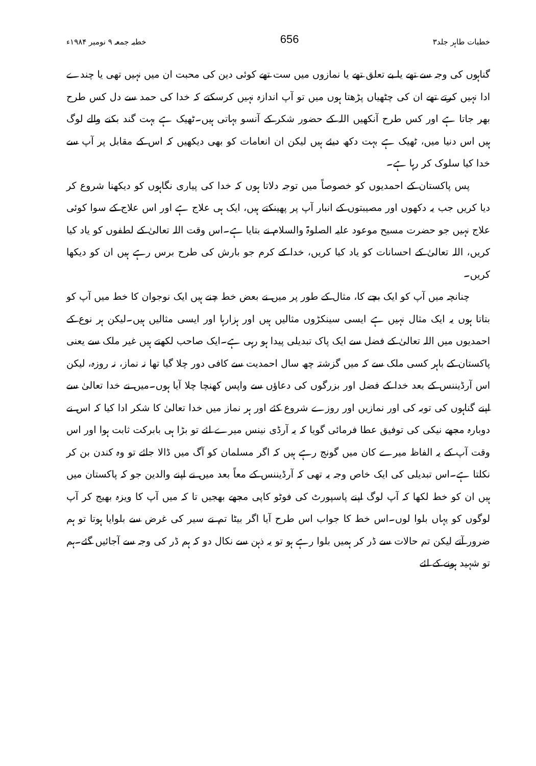خطبات طاہر جلد۳ 656 خطبہ جمعہ ۹ نومبر ۱۹۸۴ء
گناہوں کی وجہ سے تھے یا بے تعلق تھے یا نمازوں میں ست تھے کوئی دین کی محبت ان میں نہیں تھی یا چندے ادا نہیں کرتے تھے ان کی چٹھیاں پڑھتا ہوں میں تو آپ اندازہ نہیں کرسکتے کہ خدا کی حمد سے دل کس طرح بھر جاتا ہے اور کس طرح آنکھیں اللہ کے حضور شکر کے آنسو بہاتی ہیں۔ٹھیک ہے بہت گند بکنے والے لوگ ہیں اس دنیا میں، ٹھیک ہے بہت دکھ دیئے ہیں لیکن ان انعامات کو بھی دیکھیں کہ اس کے مقابل پر آپ سے خدا کیا سلوک کر رہا ہے۔
پس پاکستان کے احمدیوں کو خصوصاً میں توجہ دلاتا ہوں کہ خدا کی پیاری نگاہوں کو دیکھنا شروع کر دیا کریں جب یہ دکھوں اور مصیبتوں کے انبار آپ پر پھینکتے ہیں، ایک ہی علاج ہے اور اس علاج کے سوا کوئی علاج نہیں جو حضرت مسیح موعود علیہ الصلوۃ والسلام نے بتایا ہے۔اس وقت اللہ تعالیٰ کے لطفوں کو یاد کیا کریں، اللہ تعالیٰ کے احسانات کو یاد کیا کریں، خدا کے کرم جو بارش کی طرح برس رہے ہیں ان کو دیکھا کریں۔
چنانچہ میں آپ کو ایک بچے کا، مثال کے طور پر میں نے بعض خط چنے ہیں ایک نوجوان کا خط میں آپ کو بتاتا ہوں یہ ایک مثال نہیں ہے ایسی سینکڑوں مثالیں ہیں اور ہزارہا اور ایسی مثالیں ہیں۔لیکن ہر نوع کے احمدیوں میں اللہ تعالیٰ کے فضل سے ایک پاک تبدیلی پیدا ہو رہی ہے۔ایک صاحب لکھتے ہیں غیر ملک سے یعنی پاکستان کے باہر کسی ملک سے کہ میں گزشتہ چھ سال احمدیت سے کافی دور چلا گیا تھا نہ نماز، نہ روزہ، لیکن اس آرڈیننس کے بعد خدا کے فضل اور بزرگوں کی دعاؤں سے واپس کھنچا چلا آیا ہوں۔میں نے خدا تعالیٰ سے اپنے گناہوں کی توبہ کی اور نمازیں اور روزے شروع کئے اور ہر نماز میں خدا تعالیٰ کا شکر ادا کیا کہ اس نے دوبارہ مجھے نیکی کی توفیق عطا فرمائی گویا کہ یہ آرڈی نینس میرے لئے تو بڑا ہی بابرکت ثابت ہوا اور اس وقت آپ کے یہ الفاظ میرے کان میں گونج رہے ہیں کہ اگر مسلمان کو آگ میں ڈالا جائے تو وہ کندن بن کر نکلتا ہے۔اس تبدیلی کی ایک خاص وجہ یہ تھی کہ آرڈیننس کے معاً بعد میں نے اپنے والدین جو کہ پاکستان میں ہیں ان کو خط لکھا کہ آپ لوگ اپنے پاسپورٹ کی فوٹو کاپی مجھے بھجیں تا کہ میں آپ کا ویزہ بھیج کر آپ لوگوں کو یہاں بلوا لوں۔اس خط کا جواب اس طرح آیا اگر بیٹا تم نے سیر کی غرض سے بلوایا ہوتا تو ہم ضرور آتے لیکن تم حالات سے ڈر کر ہمیں بلوا رہے ہو تو یہ ذہن سے نکال دو کہ ہم ڈر کی وجہ سے آجائیں گئے۔ہم تو شہید ہونے کے لئے